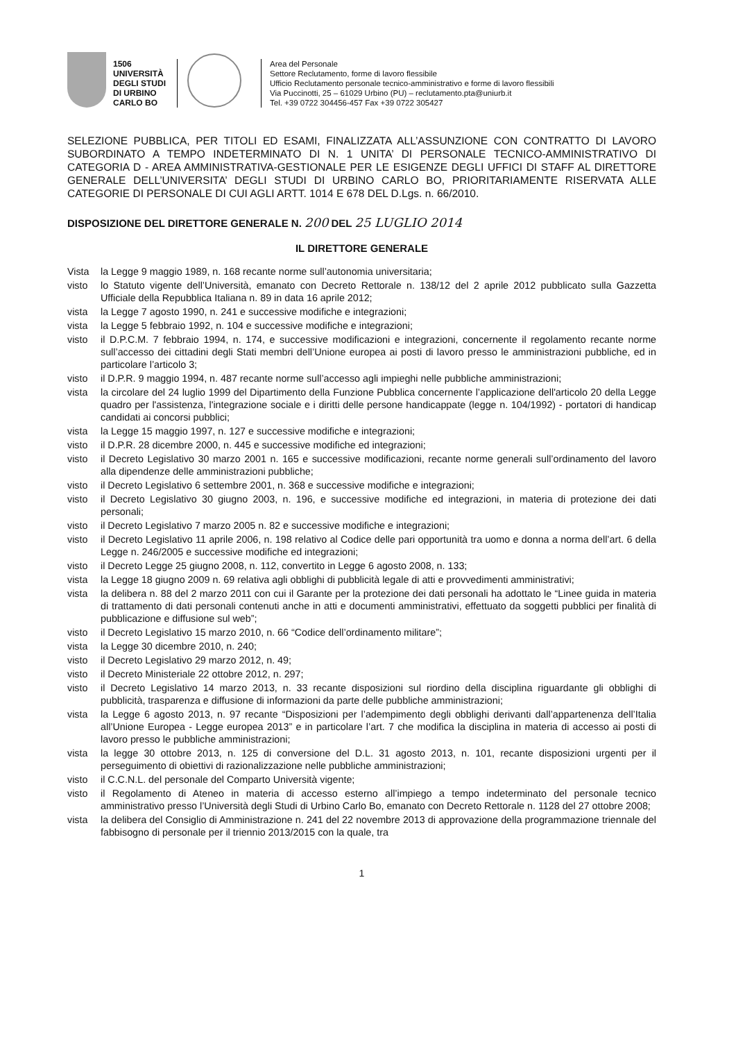1506
UNIVERSITÀ
DEGLI STUDI
DI URBINO
CARLO BO
Area del Personale
Settore Reclutamento, forme di lavoro flessibile
Ufficio Reclutamento personale tecnico-amministrativo e forme di lavoro flessibili
Via Puccinotti, 25 – 61029 Urbino (PU) – reclutamento.pta@uniurb.it
Tel. +39 0722 304456-457 Fax +39 0722 305427
SELEZIONE PUBBLICA, PER TITOLI ED ESAMI, FINALIZZATA ALL’ASSUNZIONE CON CONTRATTO DI LAVORO SUBORDINATO A TEMPO INDETERMINATO DI N. 1 UNITA’ DI PERSONALE TECNICO-AMMINISTRATIVO DI CATEGORIA D - AREA AMMINISTRATIVA-GESTIONALE PER LE ESIGENZE DEGLI UFFICI DI STAFF AL DIRETTORE GENERALE DELL’UNIVERSITA’ DEGLI STUDI DI URBINO CARLO BO, PRIORITARIAMENTE RISERVATA ALLE CATEGORIE DI PERSONALE DI CUI AGLI ARTT. 1014 E 678 DEL D.Lgs. n. 66/2010.
DISPOSIZIONE DEL DIRETTORE GENERALE N. 200 DEL 25 LUGLIO 2014
IL DIRETTORE GENERALE
| Vista | la Legge 9 maggio 1989, n. 168 recante norme sull’autonomia universitaria; |
| visto | lo Statuto vigente dell’Università, emanato con Decreto Rettorale n. 138/12 del 2 aprile 2012 pubblicato sulla Gazzetta Ufficiale della Repubblica Italiana n. 89 in data 16 aprile 2012; |
| vista | la Legge 7 agosto 1990, n. 241 e successive modifiche e integrazioni; |
| vista | la Legge 5 febbraio 1992, n. 104 e successive modifiche e integrazioni; |
| visto | il D.P.C.M. 7 febbraio 1994, n. 174, e successive modificazioni e integrazioni, concernente il regolamento recante norme sull’accesso dei cittadini degli Stati membri dell’Unione europea ai posti di lavoro presso le amministrazioni pubbliche, ed in particolare l’articolo 3; |
| visto | il D.P.R. 9 maggio 1994, n. 487 recante norme sull’accesso agli impieghi nelle pubbliche amministrazioni; |
| vista | la circolare del 24 luglio 1999 del Dipartimento della Funzione Pubblica concernente l’applicazione dell'articolo 20 della Legge quadro per l'assistenza, l'integrazione sociale e i diritti delle persone handicappate (legge n. 104/1992) - portatori di handicap candidati ai concorsi pubblici; |
| vista | la Legge 15 maggio 1997, n. 127 e successive modifiche e integrazioni; |
| visto | il D.P.R. 28 dicembre 2000, n. 445 e successive modifiche ed integrazioni; |
| visto | il Decreto Legislativo 30 marzo 2001 n. 165 e successive modificazioni, recante norme generali sull’ordinamento del lavoro alla dipendenze delle amministrazioni pubbliche; |
| visto | il Decreto Legislativo 6 settembre 2001, n. 368 e successive modifiche e integrazioni; |
| visto | il Decreto Legislativo 30 giugno 2003, n. 196, e successive modifiche ed integrazioni, in materia di protezione dei dati personali; |
| visto | il Decreto Legislativo 7 marzo 2005 n. 82 e successive modifiche e integrazioni; |
| visto | il Decreto Legislativo 11 aprile 2006, n. 198 relativo al Codice delle pari opportunità tra uomo e donna a norma dell’art. 6 della Legge n. 246/2005 e successive modifiche ed integrazioni; |
| visto | il Decreto Legge 25 giugno 2008, n. 112, convertito in Legge 6 agosto 2008, n. 133; |
| vista | la Legge 18 giugno 2009 n. 69 relativa agli obblighi di pubblicità legale di atti e provvedimenti amministrativi; |
| vista | la delibera n. 88 del 2 marzo 2011 con cui il Garante per la protezione dei dati personali ha adottato le “Linee guida in materia di trattamento di dati personali contenuti anche in atti e documenti amministrativi, effettuato da soggetti pubblici per finalità di pubblicazione e diffusione sul web”; |
| visto | il Decreto Legislativo 15 marzo 2010, n. 66 “Codice dell’ordinamento militare”; |
| vista | la Legge 30 dicembre 2010, n. 240; |
| visto | il Decreto Legislativo 29 marzo 2012, n. 49; |
| visto | il Decreto Ministeriale 22 ottobre 2012, n. 297; |
| visto | il Decreto Legislativo 14 marzo 2013, n. 33 recante disposizioni sul riordino della disciplina riguardante gli obblighi di pubblicità, trasparenza e diffusione di informazioni da parte delle pubbliche amministrazioni; |
| vista | la Legge 6 agosto 2013, n. 97 recante “Disposizioni per l’adempimento degli obblighi derivanti dall’appartenenza dell’Italia all’Unione Europea - Legge europea 2013” e in particolare l’art. 7 che modifica la disciplina in materia di accesso ai posti di lavoro presso le pubbliche amministrazioni; |
| vista | la legge 30 ottobre 2013, n. 125 di conversione del D.L. 31 agosto 2013, n. 101, recante disposizioni urgenti per il perseguimento di obiettivi di razionalizzazione nelle pubbliche amministrazioni; |
| visto | il C.C.N.L. del personale del Comparto Università vigente; |
| visto | il Regolamento di Ateneo in materia di accesso esterno all’impiego a tempo indeterminato del personale tecnico amministrativo presso l’Università degli Studi di Urbino Carlo Bo, emanato con Decreto Rettorale n. 1128 del 27 ottobre 2008; |
| vista | la delibera del Consiglio di Amministrazione n. 241 del 22 novembre 2013 di approvazione della programmazione triennale del fabbisogno di personale per il triennio 2013/2015 con la quale, tra |
1